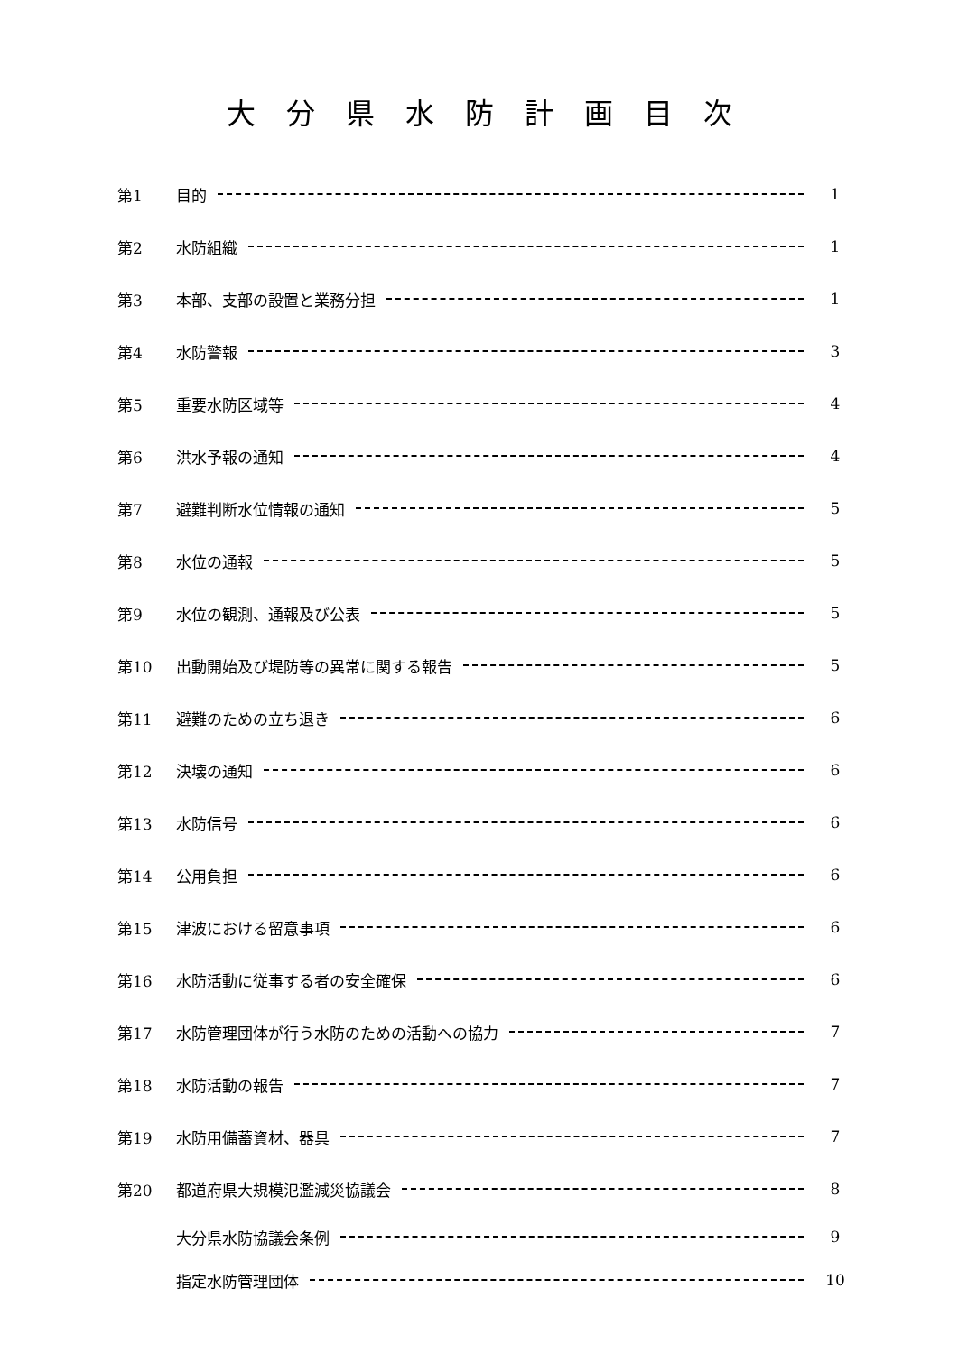大分県水防計画目次
第1 目的 1
第2 水防組織 1
第3 本部、支部の設置と業務分担 1
第4 水防警報 3
第5 重要水防区域等 4
第6 洪水予報の通知 4
第7 避難判断水位情報の通知 5
第8 水位の通報 5
第9 水位の観測、通報及び公表 5
第10 出動開始及び堤防等の異常に関する報告 5
第11 避難のための立ち退き 6
第12 決壊の通知 6
第13 水防信号 6
第14 公用負担 6
第15 津波における留意事項 6
第16 水防活動に従事する者の安全確保 6
第17 水防管理団体が行う水防のための活動への協力 7
第18 水防活動の報告 7
第19 水防用備蓄資材、器具 7
第20 都道府県大規模氾濫減災協議会 8
大分県水防協議会条例 9
指定水防管理団体 10